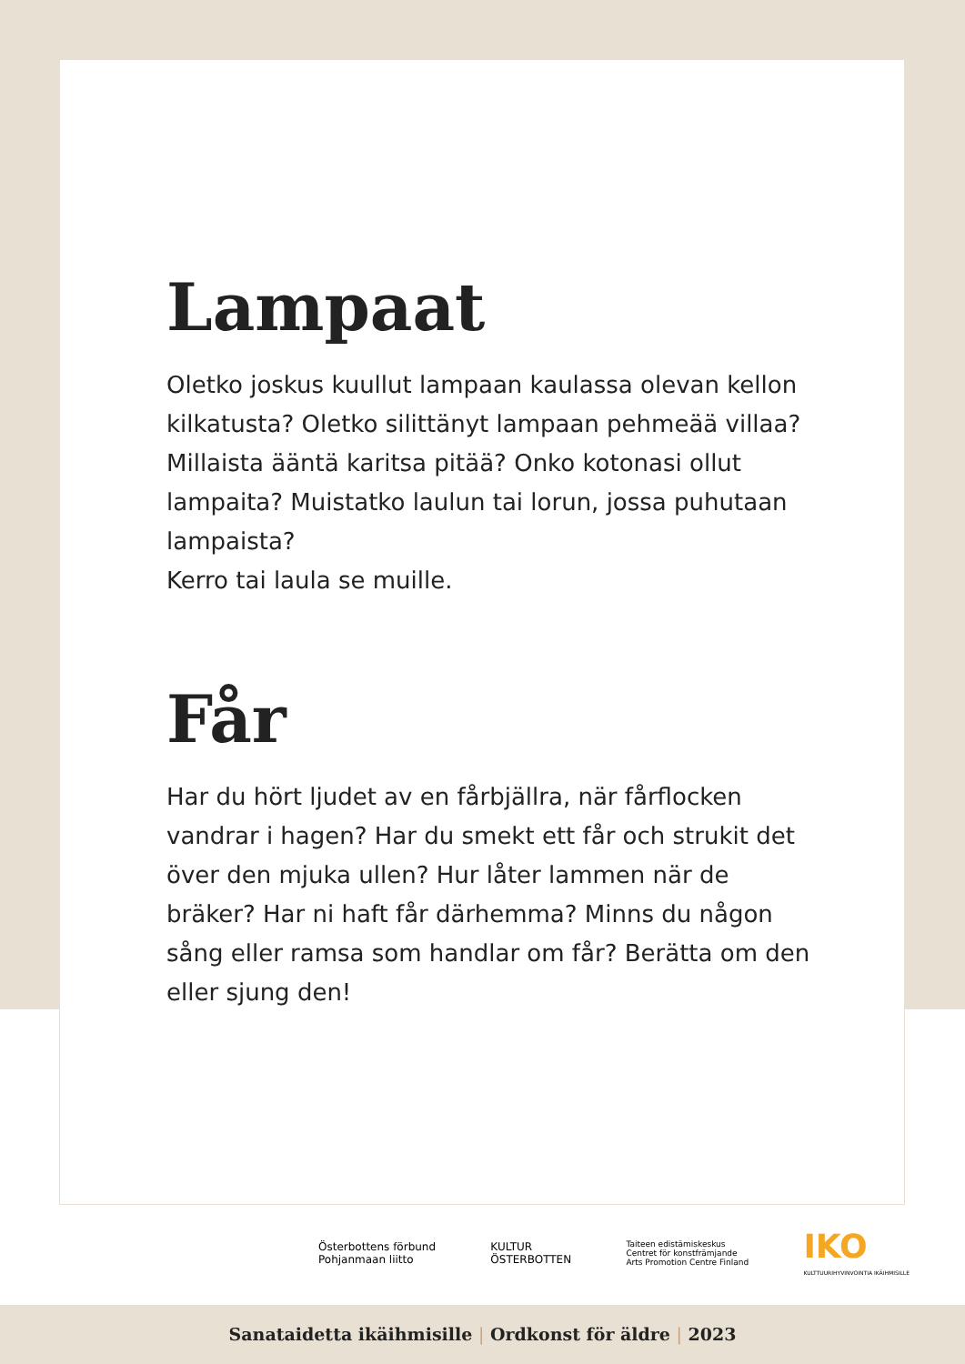Lampaat
Oletko joskus kuullut lampaan kaulassa olevan kellon kilkatusta? Oletko silittänyt lampaan pehmeää villaa? Millaista ääntä karitsa pitää? Onko kotonasi ollut lampaita? Muistatko laulun tai lorun, jossa puhutaan lampaista?
Kerro tai laula se muille.
Får
Har du hört ljudet av en fårbjällra, när fårflocken vandrar i hagen? Har du smekt ett får och strukit det över den mjuka ullen? Hur låter lammen när de bräker? Har ni haft får därhemma? Minns du någon sång eller ramsa som handlar om får? Berätta om den eller sjung den!
Österbottens förbund
Pohjanmaan liitto
KULTUR
ÖSTERBOTTEN
Taiteen edistämiskeskus
Centret för konstfrämjande
Arts Promotion Centre Finland
IKO
KULTTUURIHYVINVOINTIA IKÄIHMISILLE
Sanataidetta ikäihmisille | Ordkonst för äldre | 2023